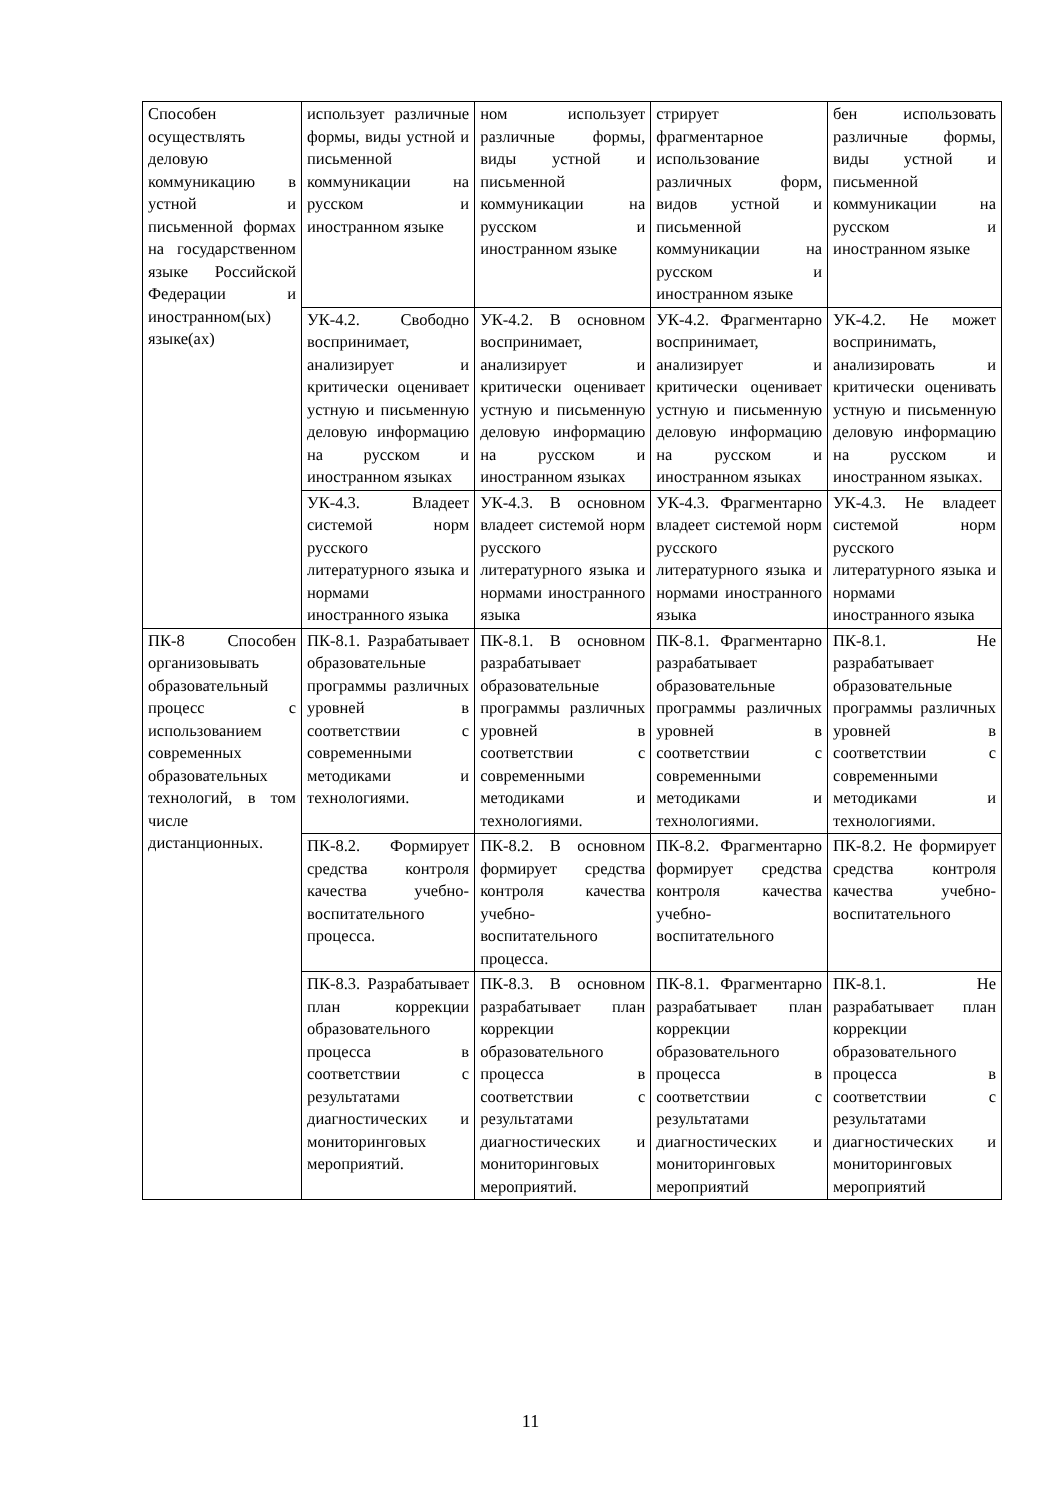| Способен осуществлять деловую коммуникацию в устной и письменной формах на государственном языке Российской Федерации и иностранном(ых) языке(ах) | использует различные формы, виды устной и письменной коммуникации на русском и иностранном языке | ном использует различные формы, виды устной и письменной коммуникации на русском и иностранном языке | стрирует фрагментарное использование различных форм, видов устной и письменной коммуникации на русском и иностранном языке | бен использовать различные формы, виды устной и письменной коммуникации на русском и иностранном языке |
| | УК-4.2. Свободно воспринимает, анализирует и критически оценивает устную и письменную деловую информацию на русском и иностранном языках | УК-4.2. В основном воспринимает, анализирует и критически оценивает устную и письменную деловую информацию на русском и иностранном языках | УК-4.2. Фрагментарно воспринимает, анализирует и критически оценивает устную и письменную деловую информацию на русском и иностранном языках | УК-4.2. Не может воспринимать, анализировать и критически оценивать устную и письменную деловую информацию на русском и иностранном языках. |
| | УК-4.3. Владеет системой норм русского литературного языка и нормами иностранного языка | УК-4.3. В основном владеет системой норм русского литературного языка и нормами иностранного языка | УК-4.3. Фрагментарно владеет системой норм русского литературного языка и нормами иностранного языка | УК-4.3. Не владеет системой норм русского литературного языка и нормами иностранного языка |
| ПК-8 Способен организовывать образовательный процесс с использованием современных образовательных технологий, в том числе дистанционных. | ПК-8.1. Разрабатывает образовательные программы различных уровней в соответствии с современными методиками и технологиями. | ПК-8.1. В основном разрабатывает образовательные программы различных уровней в соответствии с современными методиками и технологиями. | ПК-8.1. Фрагментарно разрабатывает образовательные программы различных уровней в соответствии с современными методиками и технологиями. | ПК-8.1. Не разрабатывает образовательные программы различных уровней в соответствии с современными методиками и технологиями. |
| | ПК-8.2. Формирует средства контроля качества учебно-воспитательного процесса. | ПК-8.2. В основном формирует средства контроля качества учебно-воспитательного процесса. | ПК-8.2. Фрагментарно формирует средства контроля качества учебно-воспитательного | ПК-8.2. Не формирует средства контроля качества учебно-воспитательного |
| | ПК-8.3. Разрабатывает план коррекции образовательного процесса в соответствии с результатами диагностических и мониторинговых мероприятий. | ПК-8.3. В основном разрабатывает план коррекции образовательного процесса в соответствии с результатами диагностических и мониторинговых мероприятий. | ПК-8.1. Фрагментарно разрабатывает план коррекции образовательного процесса в соответствии с результатами диагностических и мониторинговых мероприятий | ПК-8.1. Не разрабатывает план коррекции образовательного процесса в соответствии с результатами диагностических и мониторинговых мероприятий |
11